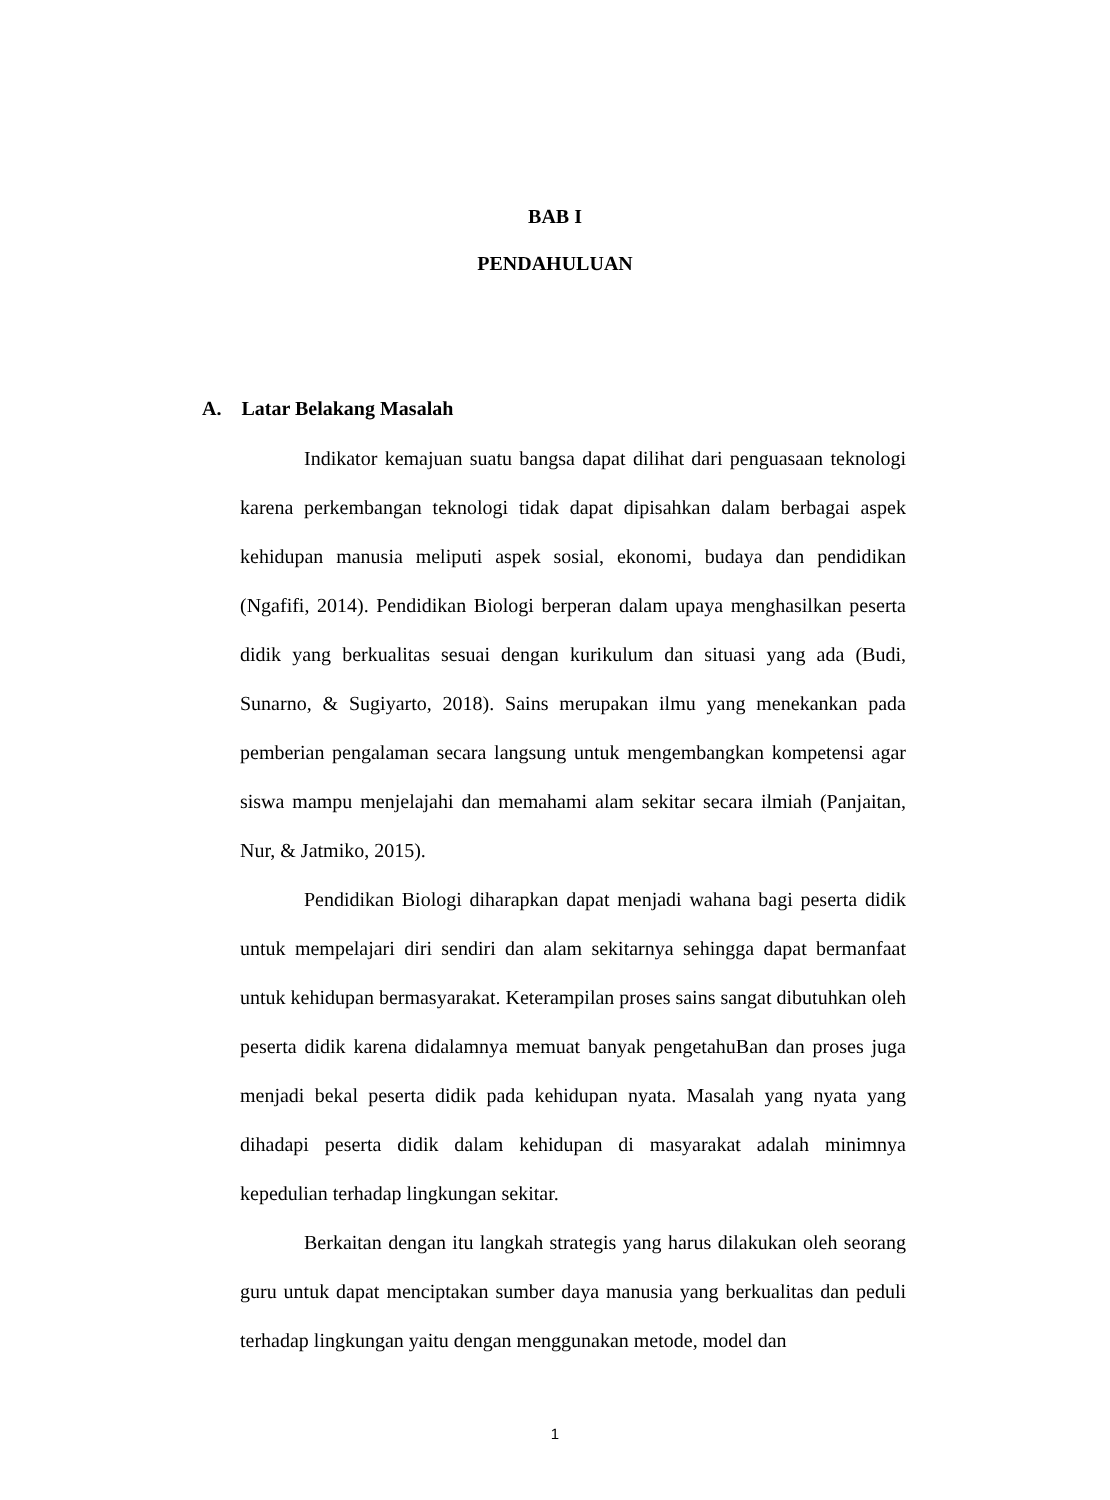BAB I
PENDAHULUAN
A. Latar Belakang Masalah
Indikator kemajuan suatu bangsa dapat dilihat dari penguasaan teknologi karena perkembangan teknologi tidak dapat dipisahkan dalam berbagai aspek kehidupan manusia meliputi aspek sosial, ekonomi, budaya dan pendidikan (Ngafifi, 2014). Pendidikan Biologi berperan dalam upaya menghasilkan peserta didik yang berkualitas sesuai dengan kurikulum dan situasi yang ada (Budi, Sunarno, & Sugiyarto, 2018). Sains merupakan ilmu yang menekankan pada pemberian pengalaman secara langsung untuk mengembangkan kompetensi agar siswa mampu menjelajahi dan memahami alam sekitar secara ilmiah (Panjaitan, Nur, & Jatmiko, 2015).
Pendidikan Biologi diharapkan dapat menjadi wahana bagi peserta didik untuk mempelajari diri sendiri dan alam sekitarnya sehingga dapat bermanfaat untuk kehidupan bermasyarakat. Keterampilan proses sains sangat dibutuhkan oleh peserta didik karena didalamnya memuat banyak pengetahuBan dan proses juga menjadi bekal peserta didik pada kehidupan nyata. Masalah yang nyata yang dihadapi peserta didik dalam kehidupan di masyarakat adalah minimnya kepedulian terhadap lingkungan sekitar.
Berkaitan dengan itu langkah strategis yang harus dilakukan oleh seorang guru untuk dapat menciptakan sumber daya manusia yang berkualitas dan peduli terhadap lingkungan yaitu dengan menggunakan metode, model dan
1